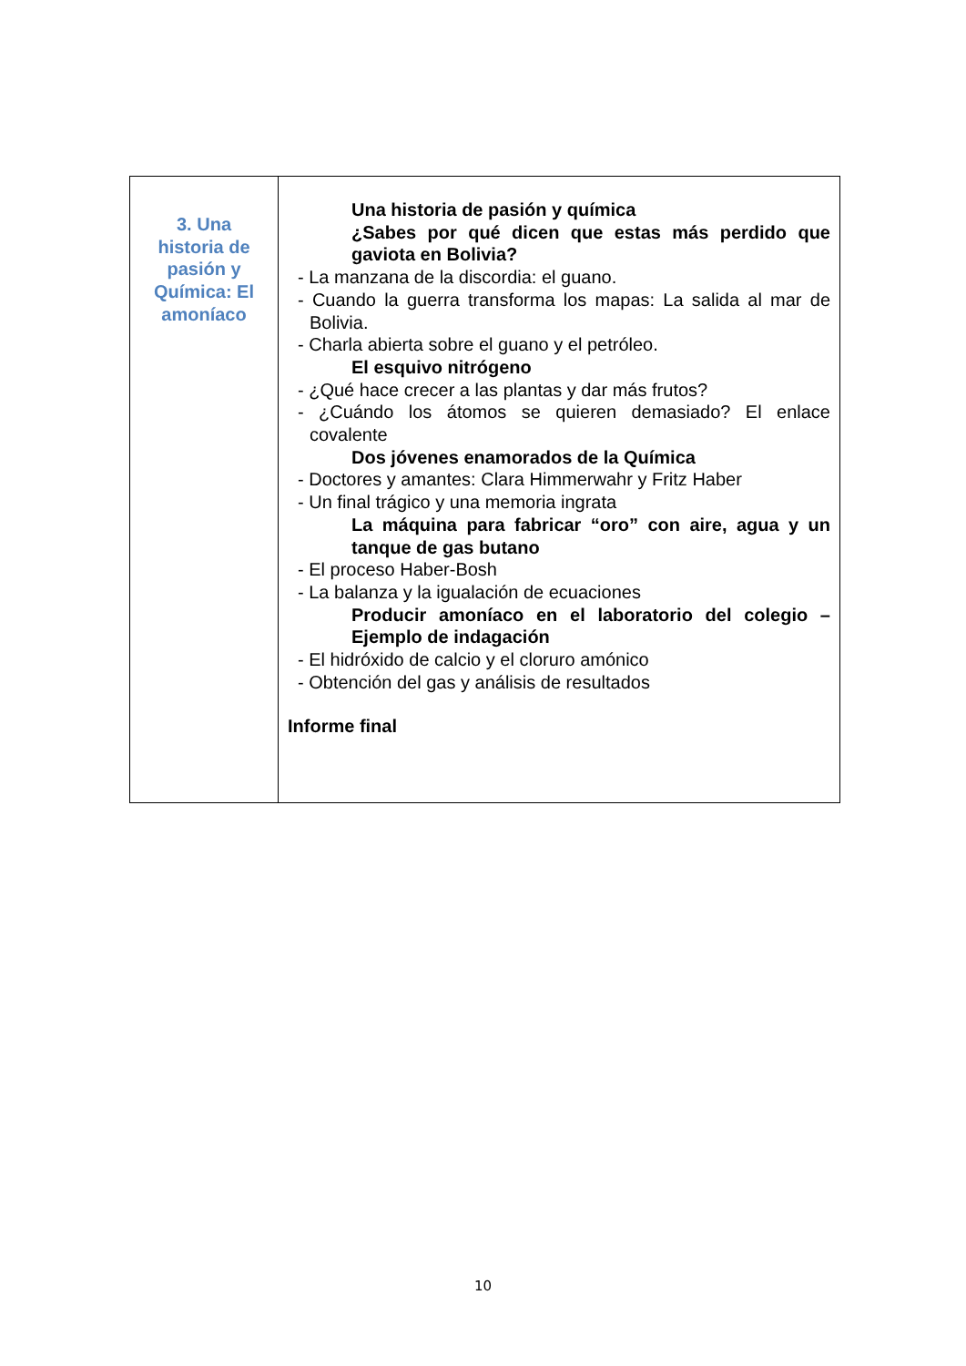| 3. Una historia de pasión y Química: El amoníaco | Una historia de pasión y química ¿Sabes por qué dicen que estas más perdido que gaviota en Bolivia? - La manzana de la discordia: el guano. - Cuando la guerra transforma los mapas: La salida al mar de Bolivia. - Charla abierta sobre el guano y el petróleo. El esquivo nitrógeno - ¿Qué hace crecer a las plantas y dar más frutos? - ¿Cuándo los átomos se quieren demasiado? El enlace covalente Dos jóvenes enamorados de la Química - Doctores y amantes: Clara Himmerwahr y Fritz Haber - Un final trágico y una memoria ingrata La máquina para fabricar “oro” con aire, agua y un tanque de gas butano - El proceso Haber-Bosh - La balanza y la igualación de ecuaciones Producir amoníaco en el laboratorio del colegio – Ejemplo de indagación - El hidróxido de calcio y el cloruro amónico - Obtención del gas y análisis de resultados Informe final |
10